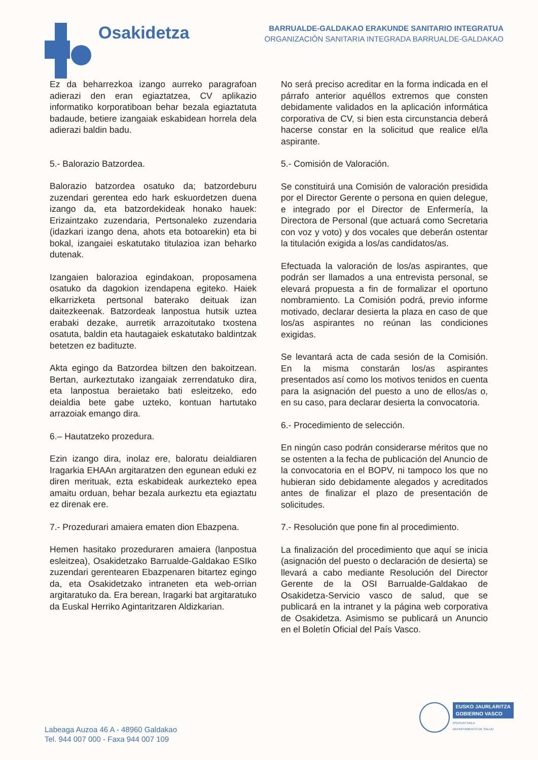Osakidetza
BARRUALDE-GALDAKAO ERAKUNDE SANITARIO INTEGRATUA
ORGANIZACIÓN SANITARIA INTEGRADA BARRUALDE-GALDAKAO
Ez da beharrezkoa izango aurreko paragrafoan adierazi den eran egiaztatzea, CV aplikazio informatiko korporatiboan behar bezala egiaztatuta badaude, betiere izangaiak eskabidean horrela dela adierazi baldin badu.
5.- Balorazio Batzordea.
Balorazio batzordea osatuko da; batzordeburu zuzendari gerentea edo hark eskuordetzen duena izango da, eta batzordekideak honako hauek: Erizaintzako zuzendaria, Pertsonaleko zuzendaria (idazkari izango dena, ahots eta botoarekin) eta bi bokal, izangaiei eskatutako titulazioa izan beharko dutenak.
Izangaien balorazioa egindakoan, proposamena osatuko da dagokion izendapena egiteko. Haiek elkarrizketa pertsonal baterako deituak izan daitezkeenak. Batzordeak lanpostua hutsik uztea erabaki dezake, aurretik arrazoitutako txostena osatuta, baldin eta hautagaiek eskatutako baldintzak betetzen ez badituzte.
Akta egingo da Batzordea biltzen den bakoitzean. Bertan, aurkeztutako izangaiak zerrendatuko dira, eta lanpostua beraietako bati esleitzeko, edo deialdia bete gabe uzteko, kontuan hartutako arrazoiak emango dira.
6.– Hautatzeko prozedura.
Ezin izango dira, inolaz ere, baloratu deialdiaren Iragarkia EHAAn argitaratzen den egunean eduki ez diren merituak, ezta eskabideak aurkezteko epea amaitu orduan, behar bezala aurkeztu eta egiaztatu ez direnak ere.
7.- Prozedurari amaiera ematen dion Ebazpena.
Hemen hasitako prozeduraren amaiera (lanpostua esleitzea), Osakidetzako Barrualde-Galdakao ESIko zuzendari gerentearen Ebazpenaren bitartez egingo da, eta Osakidetzako intraneten eta web-orrian argitaratuko da. Era berean, Iragarki bat argitaratuko da Euskal Herriko Agintaritzaren Aldizkarian.
No será preciso acreditar en la forma indicada en el párrafo anterior aquéllos extremos que consten debidamente validados en la aplicación informática corporativa de CV, si bien esta circunstancia deberá hacerse constar en la solicitud que realice el/la aspirante.
5.- Comisión de Valoración.
Se constituirá una Comisión de valoración presidida por el Director Gerente o persona en quien delegue, e integrado por el Director de Enfermería, la Directora de Personal (que actuará como Secretaria con voz y voto) y dos vocales que deberán ostentar la titulación exigida a los/as candidatos/as.
Efectuada la valoración de los/as aspirantes, que podrán ser llamados a una entrevista personal, se elevará propuesta a fin de formalizar el oportuno nombramiento. La Comisión podrá, previo informe motivado, declarar desierta la plaza en caso de que los/as aspirantes no reúnan las condiciones exigidas.
Se levantará acta de cada sesión de la Comisión. En la misma constarán los/as aspirantes presentados así como los motivos tenidos en cuenta para la asignación del puesto a uno de ellos/as o, en su caso, para declarar desierta la convocatoria.
6.- Procedimiento de selección.
En ningún caso podrán considerarse méritos que no se ostenten a la fecha de publicación del Anuncio de la convocatoria en el BOPV, ni tampoco los que no hubieran sido debidamente alegados y acreditados antes de finalizar el plazo de presentación de solicitudes.
7.- Resolución que pone fin al procedimiento.
La finalización del procedimiento que aquí se inicia (asignación del puesto o declaración de desierta) se llevará a cabo mediante Resolución del Director Gerente de la OSI Barrualde-Galdakao de Osakidetza-Servicio vasco de salud, que se publicará en la intranet y la página web corporativa de Osakidetza. Asimismo se publicará un Anuncio en el Boletín Oficial del País Vasco.
Labeaga Auzoa 46 A - 48960 Galdakao
Tel. 944 007 000 - Faxa 944 007 109
EUSKO JAURLARITZA
GOBIERNO VASCO
OSASUN SAILA
DEPARTAMENTO DE SALUD